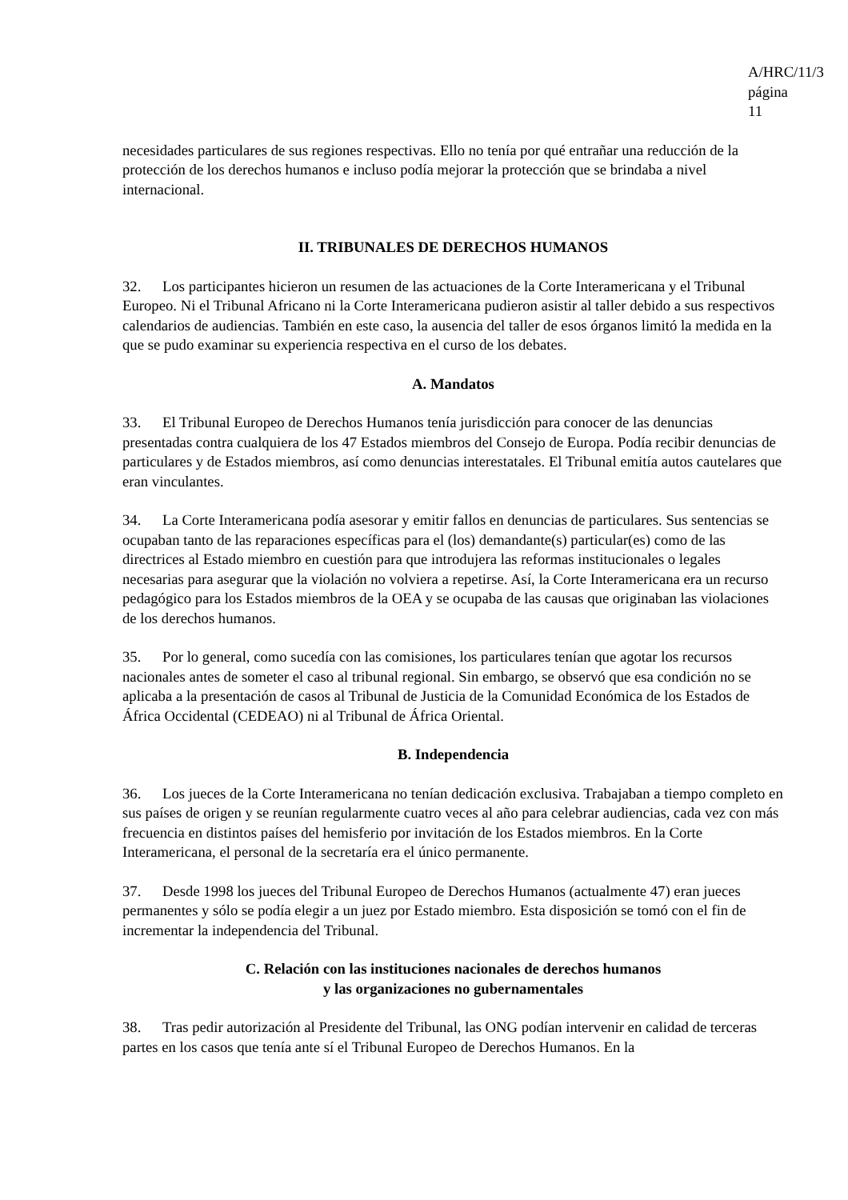A/HRC/11/3
página 11
necesidades particulares de sus regiones respectivas. Ello no tenía por qué entrañar una reducción de la protección de los derechos humanos e incluso podía mejorar la protección que se brindaba a nivel internacional.
II. TRIBUNALES DE DERECHOS HUMANOS
32. Los participantes hicieron un resumen de las actuaciones de la Corte Interamericana y el Tribunal Europeo. Ni el Tribunal Africano ni la Corte Interamericana pudieron asistir al taller debido a sus respectivos calendarios de audiencias. También en este caso, la ausencia del taller de esos órganos limitó la medida en la que se pudo examinar su experiencia respectiva en el curso de los debates.
A. Mandatos
33. El Tribunal Europeo de Derechos Humanos tenía jurisdicción para conocer de las denuncias presentadas contra cualquiera de los 47 Estados miembros del Consejo de Europa. Podía recibir denuncias de particulares y de Estados miembros, así como denuncias interestatales. El Tribunal emitía autos cautelares que eran vinculantes.
34. La Corte Interamericana podía asesorar y emitir fallos en denuncias de particulares. Sus sentencias se ocupaban tanto de las reparaciones específicas para el (los) demandante(s) particular(es) como de las directrices al Estado miembro en cuestión para que introdujera las reformas institucionales o legales necesarias para asegurar que la violación no volviera a repetirse. Así, la Corte Interamericana era un recurso pedagógico para los Estados miembros de la OEA y se ocupaba de las causas que originaban las violaciones de los derechos humanos.
35. Por lo general, como sucedía con las comisiones, los particulares tenían que agotar los recursos nacionales antes de someter el caso al tribunal regional. Sin embargo, se observó que esa condición no se aplicaba a la presentación de casos al Tribunal de Justicia de la Comunidad Económica de los Estados de África Occidental (CEDEAO) ni al Tribunal de África Oriental.
B. Independencia
36. Los jueces de la Corte Interamericana no tenían dedicación exclusiva. Trabajaban a tiempo completo en sus países de origen y se reunían regularmente cuatro veces al año para celebrar audiencias, cada vez con más frecuencia en distintos países del hemisferio por invitación de los Estados miembros. En la Corte Interamericana, el personal de la secretaría era el único permanente.
37. Desde 1998 los jueces del Tribunal Europeo de Derechos Humanos (actualmente 47) eran jueces permanentes y sólo se podía elegir a un juez por Estado miembro. Esta disposición se tomó con el fin de incrementar la independencia del Tribunal.
C. Relación con las instituciones nacionales de derechos humanos
y las organizaciones no gubernamentales
38. Tras pedir autorización al Presidente del Tribunal, las ONG podían intervenir en calidad de terceras partes en los casos que tenía ante sí el Tribunal Europeo de Derechos Humanos. En la